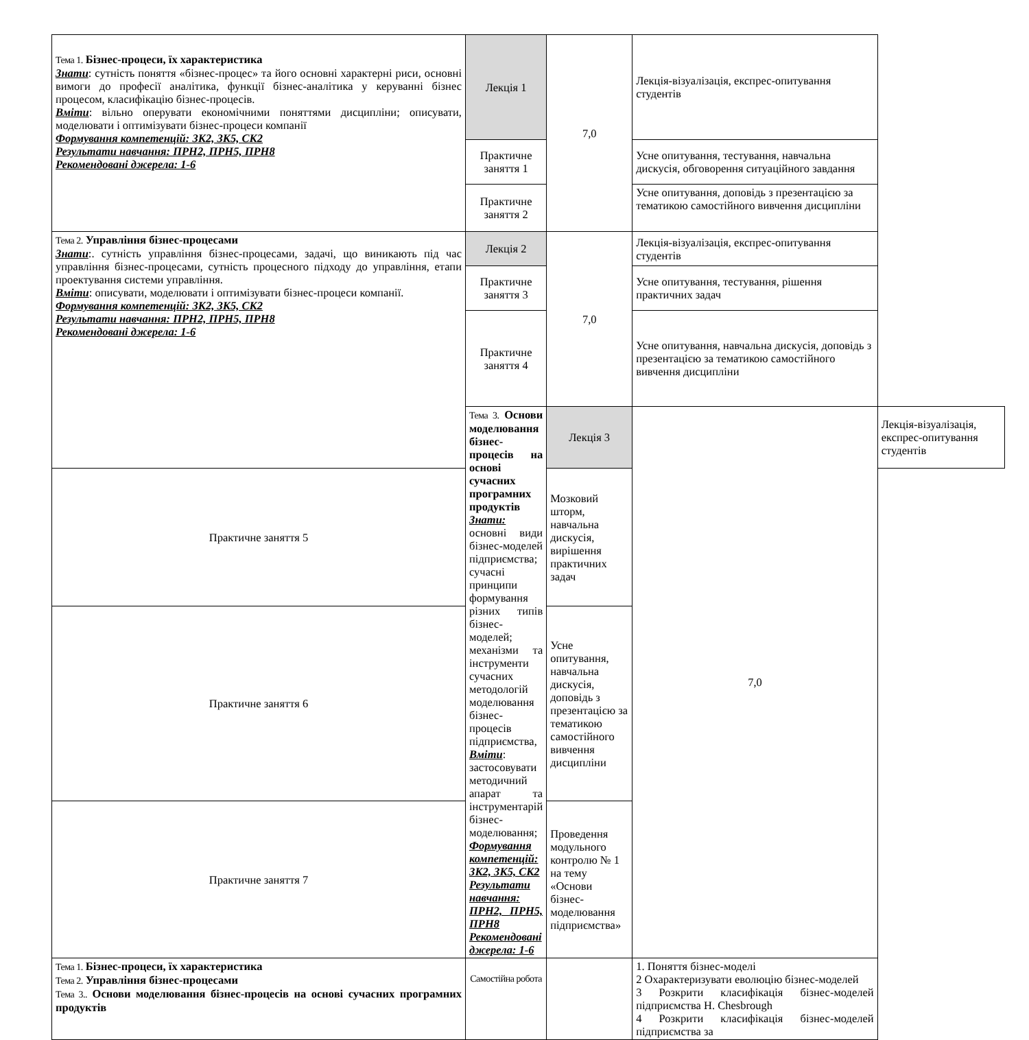| Тема 1. Бізнес-процеси, їх характеристика Знати : сутність поняття «бізнес-процес» та його основні характерні риси, основні вимоги до професії аналітика, функції бізнес-аналітика у керуванні бізнес процесом, класифікацію бізнес-процесів. Вміти : вільно оперувати економічними поняттями дисципліни; описувати, моделювати і оптимізувати бізнес-процеси компанії Формування компетенцій: ЗК2, ЗК5, СК2 Результати навчання: ПРН2, ПРН5, ПРН8 Рекомендовані джерела: 1-6 | Лекція 1 | 7,0 | Лекція-візуалізація, експрес-опитування студентів | |
| | Практичне заняття 1 | | Усне опитування, тестування, навчальна дискусія, обговорення ситуаційного завдання | |
| | Практичне заняття 2 | | Усне опитування, доповідь з презентацією за тематикою самостійного вивчення дисципліни | |
| Тема 2. Управління бізнес-процесами Знати :. сутність управління бізнес-процесами, задачі, що виникають під час управління бізнес-процесами, сутність процесного підходу до управління, етапи проектування системи управління. Вміти : описувати, моделювати і оптимізувати бізнес-процеси компанії. Формування компетенцій: ЗК2, ЗК5, СК2 Результати навчання: ПРН2, ПРН5, ПРН8 Рекомендовані джерела: 1-6 | Лекція 2 | 7,0 | Лекція-візуалізація, експрес-опитування студентів | |
| | Практичне заняття 3 | | Усне опитування, тестування, рішення практичних задач | |
| | Практичне заняття 4 | | Усне опитування, навчальна дискусія, доповідь з презентацією за тематикою самостійного вивчення дисципліни | |
| | Тема 3. Основи моделювання бізнес-процесів на основі сучасних програмних продуктів Знати: основні види бізнес-моделей підприємства; сучасні принципи формування різних типів бізнес-моделей; механізми та інструменти сучасних методологій моделювання бізнес-процесів підприємства, Вміти : застосовувати методичний апарат та інструментарій бізнес-моделювання; Формування компетенцій: ЗК2, ЗК5, СК2 Результати навчання: ПРН2, ПРН5, ПРН8 Рекомендовані джерела: 1-6 | Лекція 3 | 7,0 | Лекція-візуалізація, експрес-опитування студентів |
| Практичне заняття 5 | | Мозковий шторм, навчальна дискусія, вирішення практичних задач | | |
| Практичне заняття 6 | | Усне опитування, навчальна дискусія, доповідь з презентацією за тематикою самостійного вивчення дисципліни | | |
| Практичне заняття 7 | | Проведення модульного контролю № 1 на тему «Основи бізнес-моделювання підприємства» | | |
| Тема 1. Бізнес-процеси, їх характеристика Тема 2. Управління бізнес-процесами Тема 3.. Основи моделювання бізнес-процесів на основі сучасних програмних продуктів | Самостійна робота | | 1. Поняття бізнес-моделі 2 Охарактеризувати еволюцію бізнес-моделей 3 Розкрити класифікація бізнес-моделей підприємства H. Chesbrough 4 Розкрити класифікація бізнес-моделей підприємства за | |